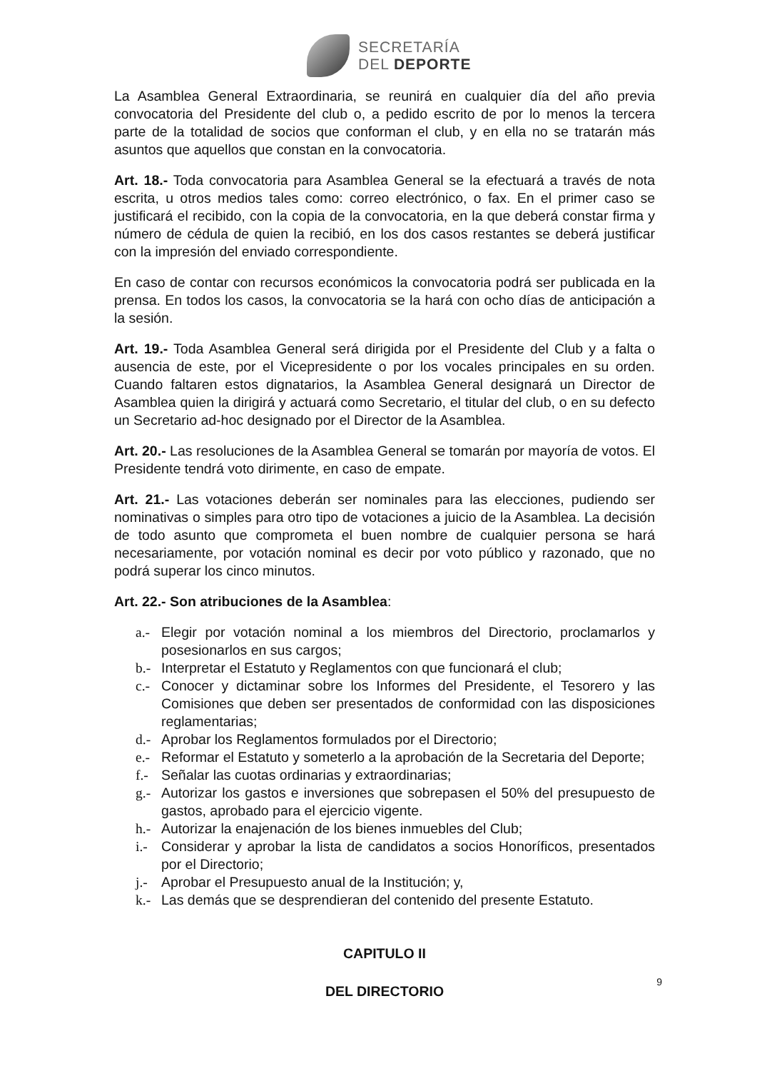SECRETARÍA
DEL DEPORTE
La Asamblea General Extraordinaria, se reunirá en cualquier día del año previa convocatoria del Presidente del club o, a pedido escrito de por lo menos la tercera parte de la totalidad de socios que conforman el club, y en ella no se tratarán más asuntos que aquellos que constan en la convocatoria.
Art. 18.- Toda convocatoria para Asamblea General se la efectuará a través de nota escrita, u otros medios tales como: correo electrónico, o fax. En el primer caso se justificará el recibido, con la copia de la convocatoria, en la que deberá constar firma y número de cédula de quien la recibió, en los dos casos restantes se deberá justificar con la impresión del enviado correspondiente.
En caso de contar con recursos económicos la convocatoria podrá ser publicada en la prensa. En todos los casos, la convocatoria se la hará con ocho días de anticipación a la sesión.
Art. 19.- Toda Asamblea General será dirigida por el Presidente del Club y a falta o ausencia de este, por el Vicepresidente o por los vocales principales en su orden. Cuando faltaren estos dignatarios, la Asamblea General designará un Director de Asamblea quien la dirigirá y actuará como Secretario, el titular del club, o en su defecto un Secretario ad-hoc designado por el Director de la Asamblea.
Art. 20.- Las resoluciones de la Asamblea General se tomarán por mayoría de votos. El Presidente tendrá voto dirimente, en caso de empate.
Art. 21.- Las votaciones deberán ser nominales para las elecciones, pudiendo ser nominativas o simples para otro tipo de votaciones a juicio de la Asamblea. La decisión de todo asunto que comprometa el buen nombre de cualquier persona se hará necesariamente, por votación nominal es decir por voto público y razonado, que no podrá superar los cinco minutos.
Art. 22.- Son atribuciones de la Asamblea:
a.- Elegir por votación nominal a los miembros del Directorio, proclamarlos y posesionarlos en sus cargos;
b.- Interpretar el Estatuto y Reglamentos con que funcionará el club;
c.- Conocer y dictaminar sobre los Informes del Presidente, el Tesorero y las Comisiones que deben ser presentados de conformidad con las disposiciones reglamentarias;
d.- Aprobar los Reglamentos formulados por el Directorio;
e.- Reformar el Estatuto y someterlo a la aprobación de la Secretaria del Deporte;
f.- Señalar las cuotas ordinarias y extraordinarias;
g.- Autorizar los gastos e inversiones que sobrepasen el 50% del presupuesto de gastos, aprobado para el ejercicio vigente.
h.- Autorizar la enajenación de los bienes inmuebles del Club;
i.- Considerar y aprobar la lista de candidatos a socios Honoríficos, presentados por el Directorio;
j.- Aprobar el Presupuesto anual de la Institución; y,
k.- Las demás que se desprendieran del contenido del presente Estatuto.
CAPITULO II
DEL DIRECTORIO
9